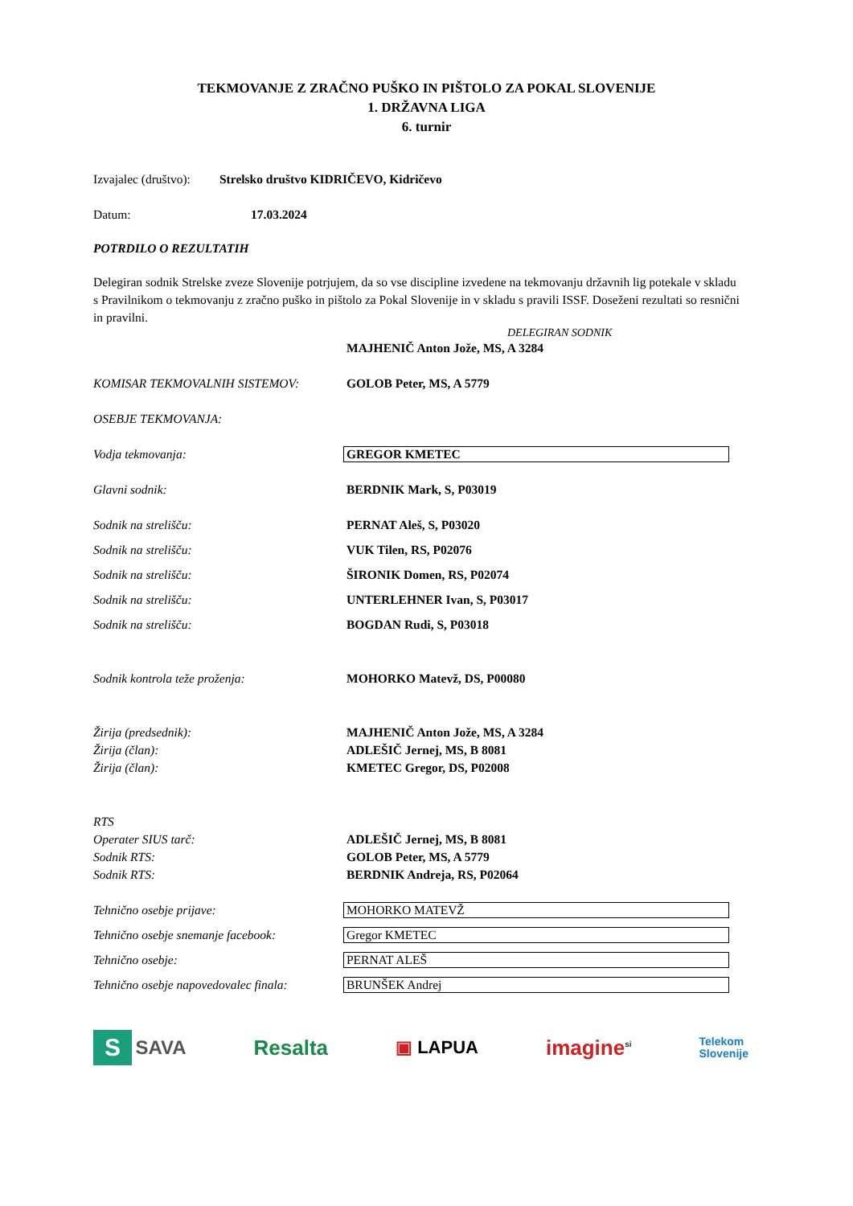TEKMOVANJE Z ZRAČNO PUŠKO IN PIŠTOLO ZA POKAL SLOVENIJE
1. DRŽAVNA LIGA
6. turnir
Izvajalec (društvo): Strelsko društvo KIDRIČEVO, Kidričevo
Datum: 17.03.2024
POTRDILO O REZULTATIH
Delegiran sodnik Strelske zveze Slovenije potrjujem, da so vse discipline izvedene na tekmovanju državnih lig potekale v skladu s Pravilnikom o tekmovanju z zračno puško in pištolo za Pokal Slovenije in v skladu s pravili ISSF. Doseženi rezultati so resnični in pravilni.
DELEGIRAN SODNIK
MAJHENIČ Anton Jože, MS, A 3284
KOMISAR TEKMOVALNIH SISTEMOV: GOLOB Peter, MS, A 5779
OSEBJE TEKMOVANJA:
Vodja tekmovanja: GREGOR KMETEC
Glavni sodnik: BERDNIK Mark, S, P03019
Sodnik na strelišču: PERNAT Aleš, S, P03020
Sodnik na strelišču: VUK Tilen, RS, P02076
Sodnik na strelišču: ŠIRONIK Domen, RS, P02074
Sodnik na strelišču: UNTERLEHNER Ivan, S, P03017
Sodnik na strelišču: BOGDAN Rudi, S, P03018
Sodnik kontrola teže proženja: MOHORKO Matevž, DS, P00080
Žirija (predsednik): MAJHENIČ Anton Jože, MS, A 3284
Žirija (član): ADLEŠIČ Jernej, MS, B 8081
Žirija (član): KMETEC Gregor, DS, P02008
RTS
Operater SIUS tarč: ADLEŠIČ Jernej, MS, B 8081
Sodnik RTS: GOLOB Peter, MS, A 5779
Sodnik RTS: BERDNIK Andreja, RS, P02064
Tehnično osebje prijave: MOHORKO MATEVŽ
Tehnično osebje snemanje facebook: Gregor KMETEC
Tehnično osebje: PERNAT ALEŠ
Tehnično osebje napovedovalec finala: BRUNŠEK Andrej
S SAVA Resalta ▣ LAPUA imagine<sup>si</sup> Telekom
Slovenije